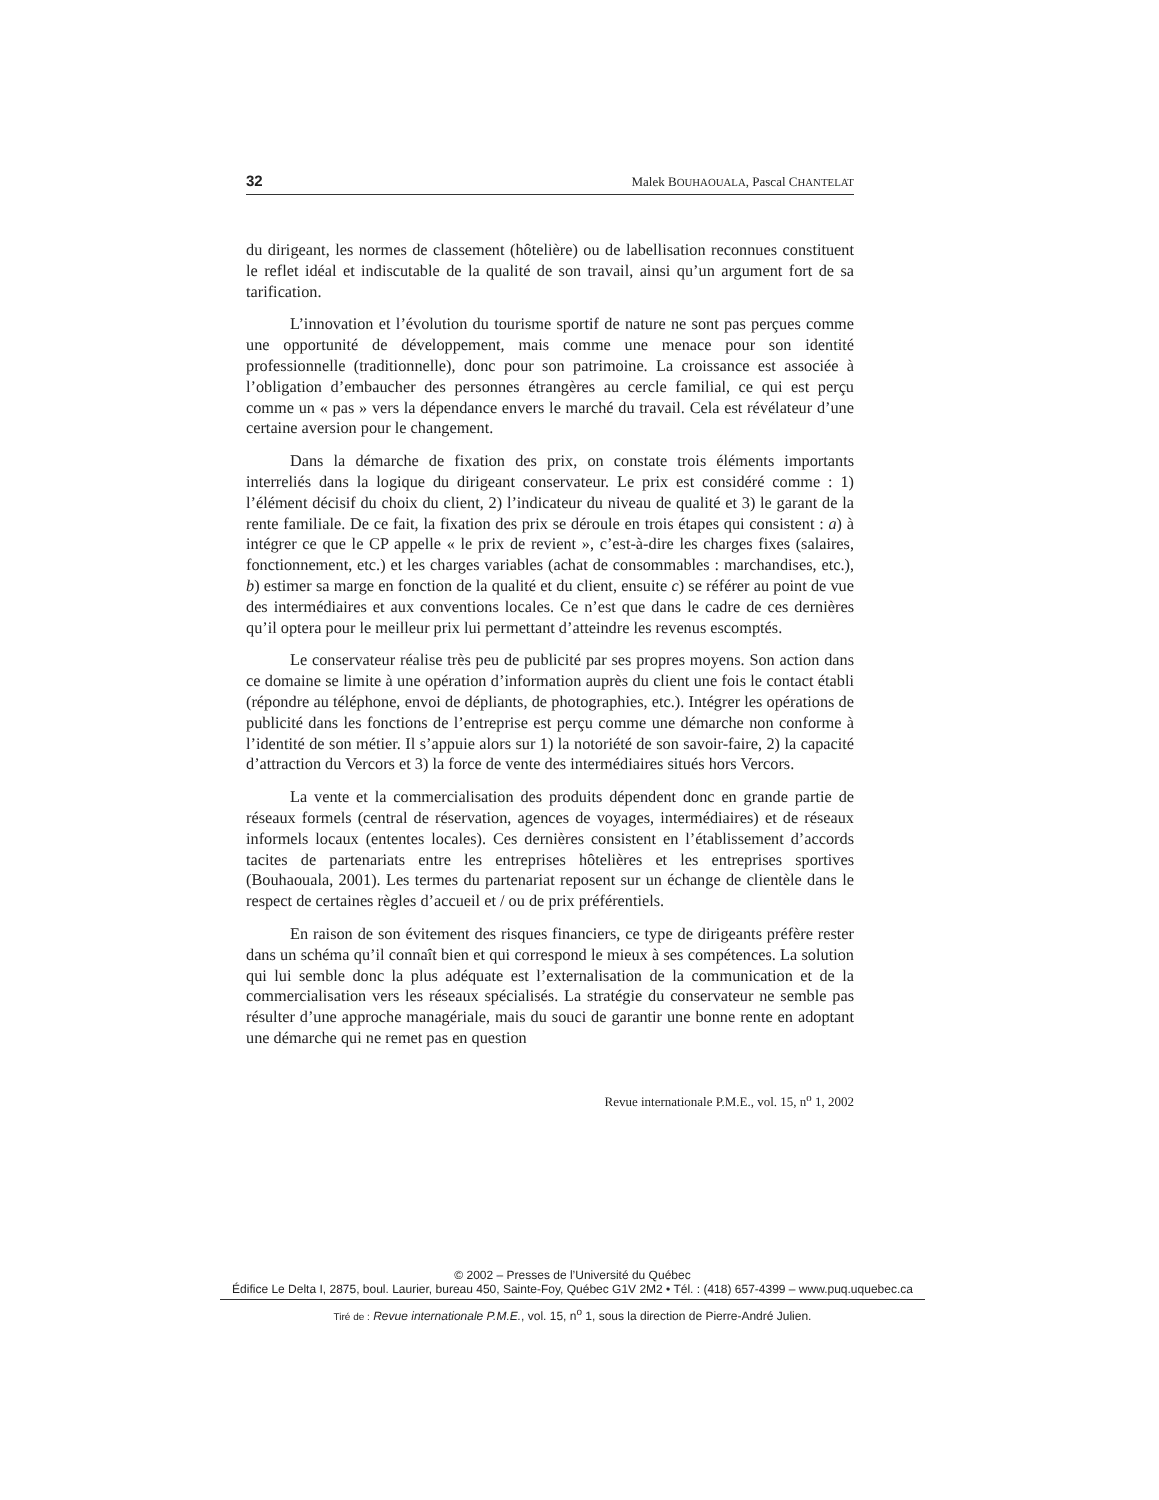32 Malek BOUHAOUALA, Pascal CHANTELAT
du dirigeant, les normes de classement (hôtelière) ou de labellisation reconnues constituent le reflet idéal et indiscutable de la qualité de son travail, ainsi qu’un argument fort de sa tarification.
L’innovation et l’évolution du tourisme sportif de nature ne sont pas perçues comme une opportunité de développement, mais comme une menace pour son identité professionnelle (traditionnelle), donc pour son patrimoine. La croissance est associée à l’obligation d’embaucher des personnes étrangères au cercle familial, ce qui est perçu comme un « pas » vers la dépendance envers le marché du travail. Cela est révélateur d’une certaine aversion pour le changement.
Dans la démarche de fixation des prix, on constate trois éléments importants interreliés dans la logique du dirigeant conservateur. Le prix est considéré comme : 1) l’élément décisif du choix du client, 2) l’indicateur du niveau de qualité et 3) le garant de la rente familiale. De ce fait, la fixation des prix se déroule en trois étapes qui consistent : a) à intégrer ce que le CP appelle « le prix de revient », c’est-à-dire les charges fixes (salaires, fonctionnement, etc.) et les charges variables (achat de consommables : marchandises, etc.), b) estimer sa marge en fonction de la qualité et du client, ensuite c) se référer au point de vue des intermédiaires et aux conventions locales. Ce n’est que dans le cadre de ces dernières qu’il optera pour le meilleur prix lui permettant d’atteindre les revenus escomptés.
Le conservateur réalise très peu de publicité par ses propres moyens. Son action dans ce domaine se limite à une opération d’information auprès du client une fois le contact établi (répondre au téléphone, envoi de dépliants, de photographies, etc.). Intégrer les opérations de publicité dans les fonctions de l’entreprise est perçu comme une démarche non conforme à l’identité de son métier. Il s’appuie alors sur 1) la notoriété de son savoir-faire, 2) la capacité d’attraction du Vercors et 3) la force de vente des intermédiaires situés hors Vercors.
La vente et la commercialisation des produits dépendent donc en grande partie de réseaux formels (central de réservation, agences de voyages, intermédiaires) et de réseaux informels locaux (ententes locales). Ces dernières consistent en l’établissement d’accords tacites de partenariats entre les entreprises hôtelières et les entreprises sportives (Bouhaouala, 2001). Les termes du partenariat reposent sur un échange de clientèle dans le respect de certaines règles d’accueil et / ou de prix préférentiels.
En raison de son évitement des risques financiers, ce type de dirigeants préfère rester dans un schéma qu’il connaît bien et qui correspond le mieux à ses compétences. La solution qui lui semble donc la plus adéquate est l’externalisation de la communication et de la commercialisation vers les réseaux spécialisés. La stratégie du conservateur ne semble pas résulter d’une approche managériale, mais du souci de garantir une bonne rente en adoptant une démarche qui ne remet pas en question
Revue internationale P.M.E., vol. 15, n<sup>o</sup> 1, 2002
© 2002 – Presses de l’Université du Québec
Édifice Le Delta I, 2875, boul. Laurier, bureau 450, Sainte-Foy, Québec G1V 2M2 • Tél. : (418) 657-4399 – www.puq.uquebec.ca
Tiré de : Revue internationale P.M.E., vol. 15, n<sup>o</sup> 1, sous la direction de Pierre-André Julien.